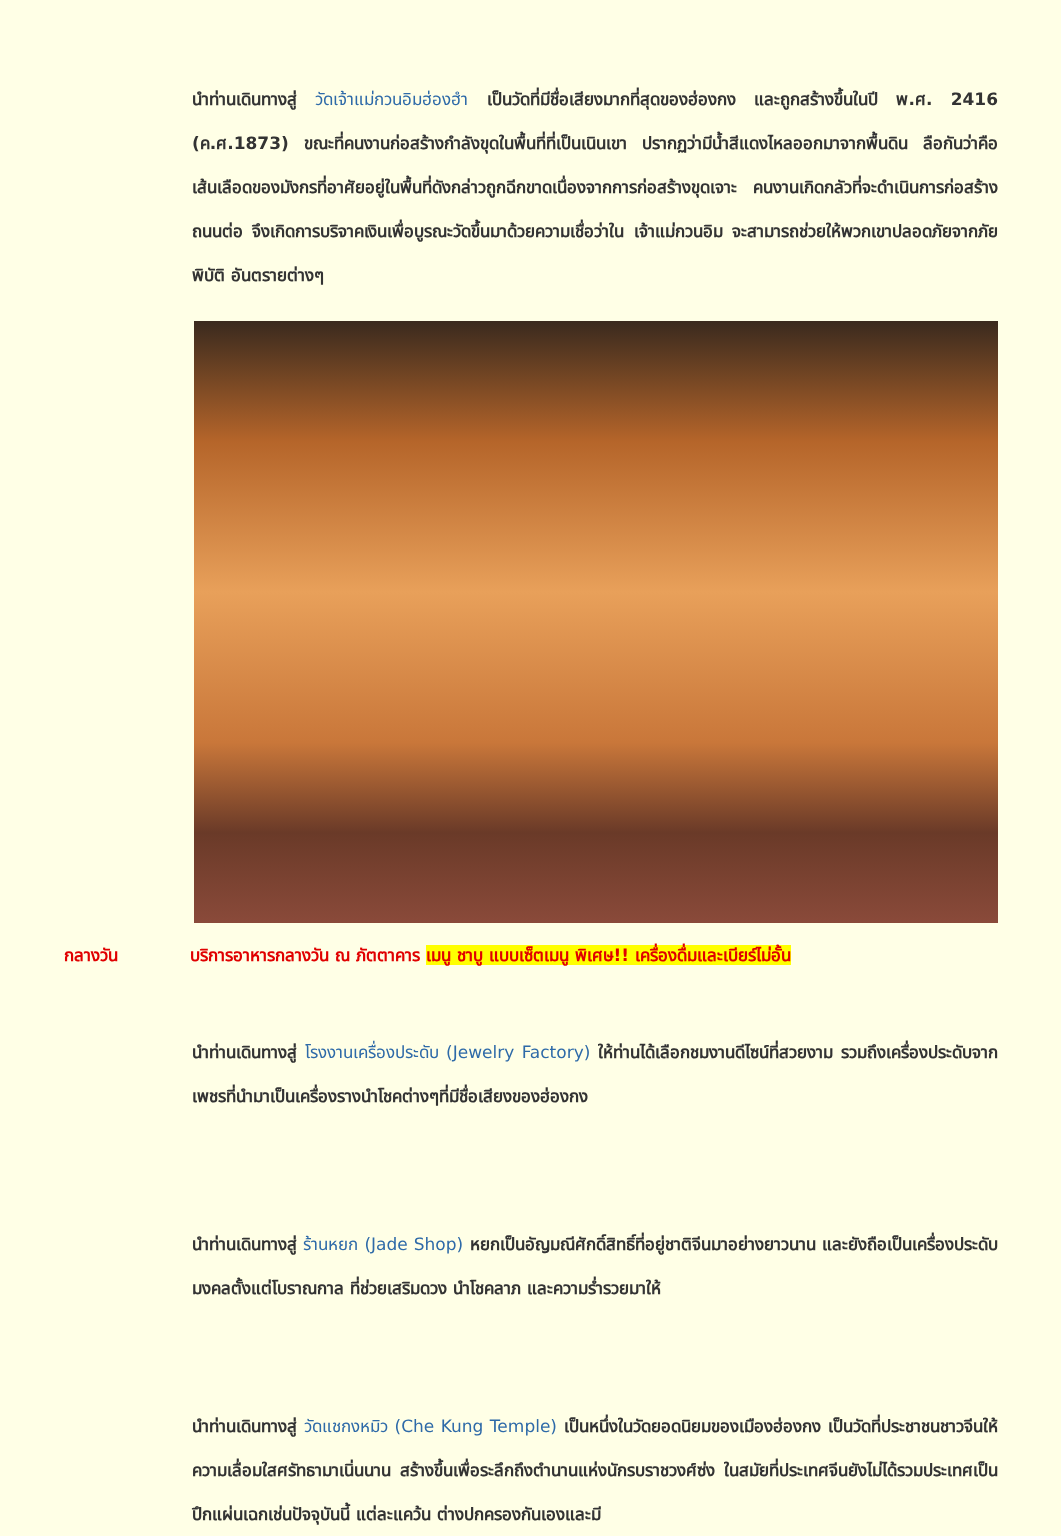นำท่านเดินทางสู่ วัดเจ้าแม่กวนอิมฮ่องฮำ เป็นวัดที่มีชื่อเสียงมากที่สุดของฮ่องกง และถูกสร้างขึ้นในปี พ.ศ. 2416 (ค.ศ.1873) ขณะที่คนงานก่อสร้างกำลังขุดในพื้นที่ที่เป็นเนินเขา ปรากฏว่ามีน้ำสีแดงไหลออกมาจากพื้นดิน ลือกันว่าคือเส้นเลือดของมังกรที่อาศัยอยู่ในพื้นที่ดังกล่าวถูกฉีกขาดเนื่องจากการก่อสร้างขุดเจาะ คนงานเกิดกลัวที่จะดำเนินการก่อสร้างถนนต่อ จึงเกิดการบริจาคเงินเพื่อบูรณะวัดขึ้นมาด้วยความเชื่อว่าใน เจ้าแม่กวนอิม จะสามารถช่วยให้พวกเขาปลอดภัยจากภัยพิบัติ อันตรายต่างๆ
กลางวัน บริการอาหารกลางวัน ณ ภัตตาคาร เมนู ชาบู แบบเซ็ตเมนู พิเศษ!! เครื่องดื่มและเบียร์ไม่อั้น
นำท่านเดินทางสู่ โรงงานเครื่องประดับ (Jewelry Factory) ให้ท่านได้เลือกชมงานดีไซน์ที่สวยงาม รวมถึงเครื่องประดับจากเพชรที่นำมาเป็นเครื่องรางนำโชคต่างๆที่มีชื่อเสียงของฮ่องกง
นำท่านเดินทางสู่ ร้านหยก (Jade Shop) หยกเป็นอัญมณีศักดิ์สิทธิ์ที่อยู่ชาติจีนมาอย่างยาวนาน และยังถือเป็นเครื่องประดับมงคลตั้งแต่โบราณกาล ที่ช่วยเสริมดวง นำโชคลาภ และความร่ำรวยมาให้
นำท่านเดินทางสู่ วัดแชกงหมิว (Che Kung Temple) เป็นหนึ่งในวัดยอดนิยมของเมืองฮ่องกง เป็นวัดที่ประชาชนชาวจีนให้ความเลื่อมใสศรัทธามาเนิ่นนาน สร้างขึ้นเพื่อระลึกถึงตำนานแห่งนักรบราชวงศ์ซ่ง ในสมัยที่ประเทศจีนยังไม่ได้รวมประเทศเป็นปึกแผ่นเฉกเช่นปัจจุบันนี้ แต่ละแคว้น ต่างปกครองกันเองและมี